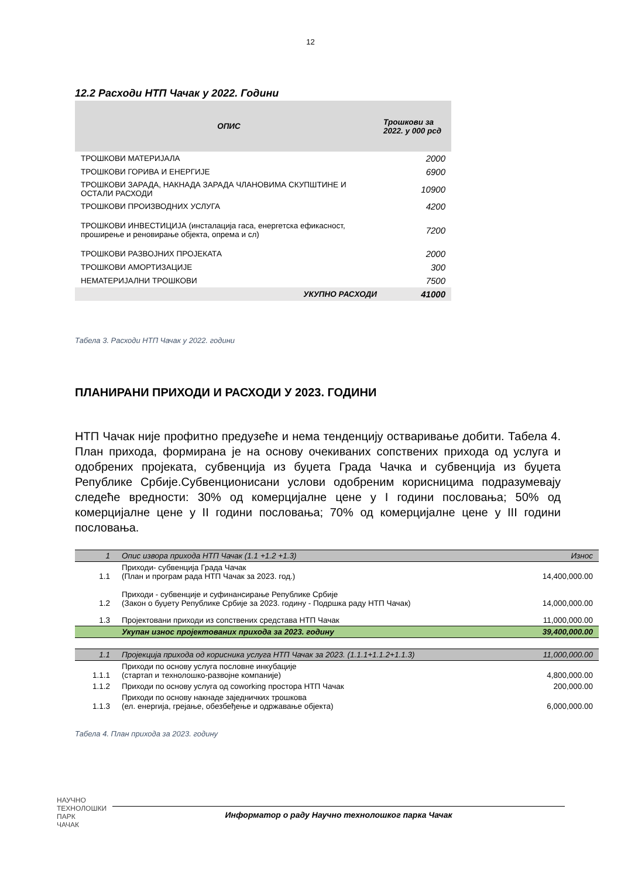12
12.2 Расходи НТП Чачак у 2022. Години
| ОПИС | Трошкови за 2022. у 000 рсд |
| --- | --- |
| ТРОШКОВИ МАТЕРИЈАЛА | 2000 |
| ТРОШКОВИ ГОРИВА И ЕНЕРГИЈЕ | 6900 |
| ТРОШКОВИ ЗАРАДА, НАКНАДА ЗАРАДА ЧЛАНОВИМА СКУПШТИНЕ И ОСТАЛИ РАСХОДИ | 10900 |
| ТРОШКОВИ ПРОИЗВОДНИХ УСЛУГА | 4200 |
| ТРОШКОВИ ИНВЕСТИЦИЈА (инсталација гаса, енергетска ефикасност, проширење и реновирање објекта, опрема и сл) | 7200 |
| ТРОШКОВИ РАЗВОЈНИХ ПРОЈЕКАТА | 2000 |
| ТРОШКОВИ АМОРТИЗАЦИЈЕ | 300 |
| НЕМАТЕРИЈАЛНИ ТРОШКОВИ | 7500 |
| УКУПНО РАСХОДИ | 41000 |
Табела 3. Расходи НТП Чачак у 2022. години
ПЛАНИРАНИ ПРИХОДИ И РАСХОДИ У 2023. ГОДИНИ
НТП Чачак није профитно предузеће и нема тенденцију остваривање добити. Табела 4. План прихода, формирана је на основу очекиваних сопствених прихода од услуга и одобрених пројеката, субвенција из буџета Града Чачка и субвенција из буџета Републике Србије.Субвенционисани услови одобреним корисницима подразумевају следеће вредности: 30% од комерцијалне цене у I години пословања; 50% од комерцијалне цене у II години пословања; 70% од комерцијалне цене у III години пословања.
| 1 | Опис извора прихода НТП Чачак (1.1 +1.2 +1.3) | Износ |
| 1.1 | Приходи- субвенција Града Чачак (План и програм рада НТП Чачак за 2023. год.) | 14,400,000.00 |
| 1.2 | Приходи - субвенције и суфинансирање Републике Србије (Закон о буџету Републике Србије за 2023. годину - Подршка раду НТП Чачак) | 14,000,000.00 |
| 1.3 | Пројектовани приходи из сопствених средстава НТП Чачак | 11,000,000.00 |
| | Укупан износ пројектованих прихода за 2023. годину | 39,400,000.00 |
| 1.1 | Пројекција прихода од корисника услуга НТП Чачак за 2023. (1.1.1+1.1.2+1.1.3) | 11,000,000.00 |
| 1.1.1 | Приходи по основу услуга пословне инкубације (стартап и технолошко-развојне компаније) | 4,800,000.00 |
| 1.1.2 | Приходи по основу услуга од coworking простора НТП Чачак | 200,000.00 |
| 1.1.3 | Приходи по основу накнаде заједничких трошкова (ел. енергија, грејање, обезбеђење и одржавање објекта) | 6,000,000.00 |
Табела 4. План прихода за 2023. годину
НАУЧНО
ТЕХНОЛОШКИ
ПАРК
ЧАЧАК
Информатор о раду Научно технолошког парка Чачак